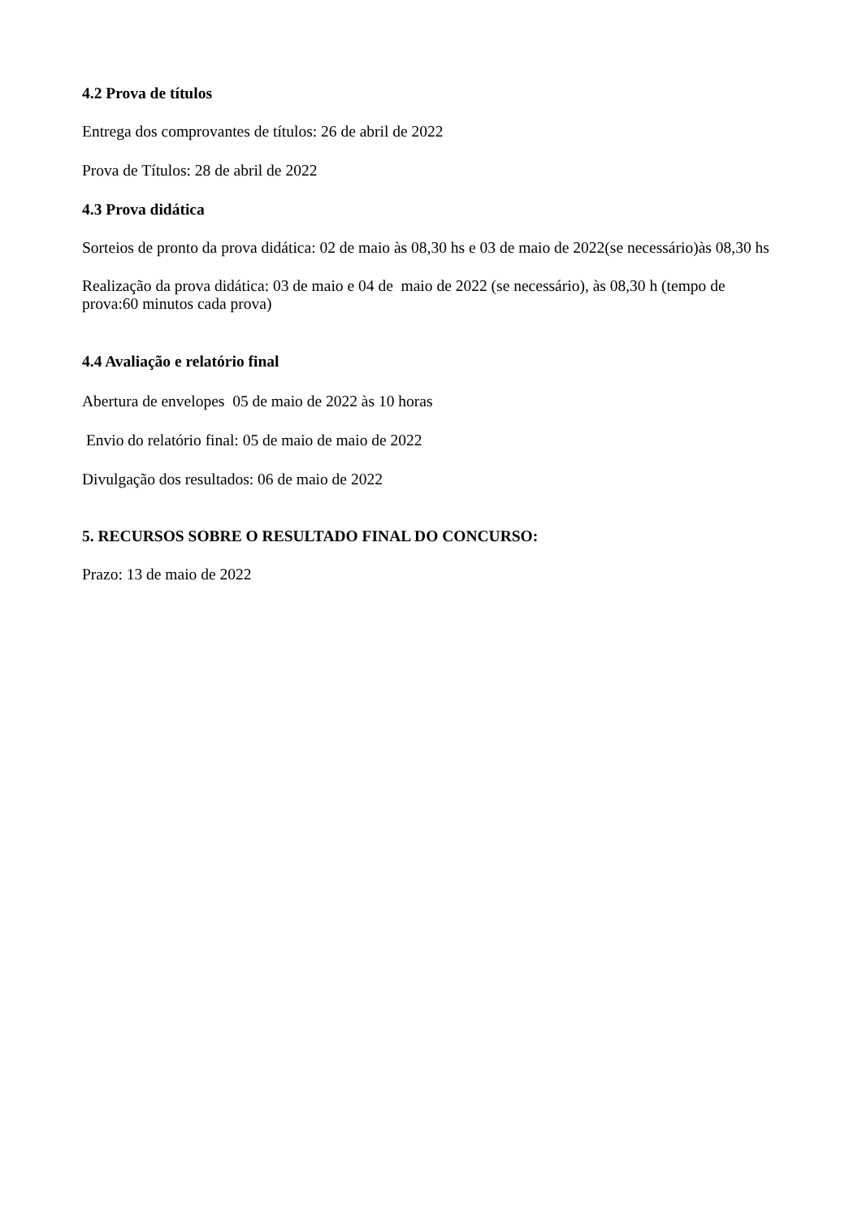4.2 Prova de títulos
Entrega dos comprovantes de títulos: 26 de abril de 2022
Prova de Títulos: 28 de abril de 2022
4.3 Prova didática
Sorteios de pronto da prova didática: 02 de maio às 08,30 hs e 03 de maio de 2022(se necessário)às 08,30 hs
Realização da prova didática: 03 de maio e 04 de maio de 2022 (se necessário), às 08,30 h (tempo de prova:60 minutos cada prova)
4.4 Avaliação e relatório final
Abertura de envelopes 05 de maio de 2022 às 10 horas
Envio do relatório final: 05 de maio de maio de 2022
Divulgação dos resultados: 06 de maio de 2022
5. RECURSOS SOBRE O RESULTADO FINAL DO CONCURSO:
Prazo: 13 de maio de 2022